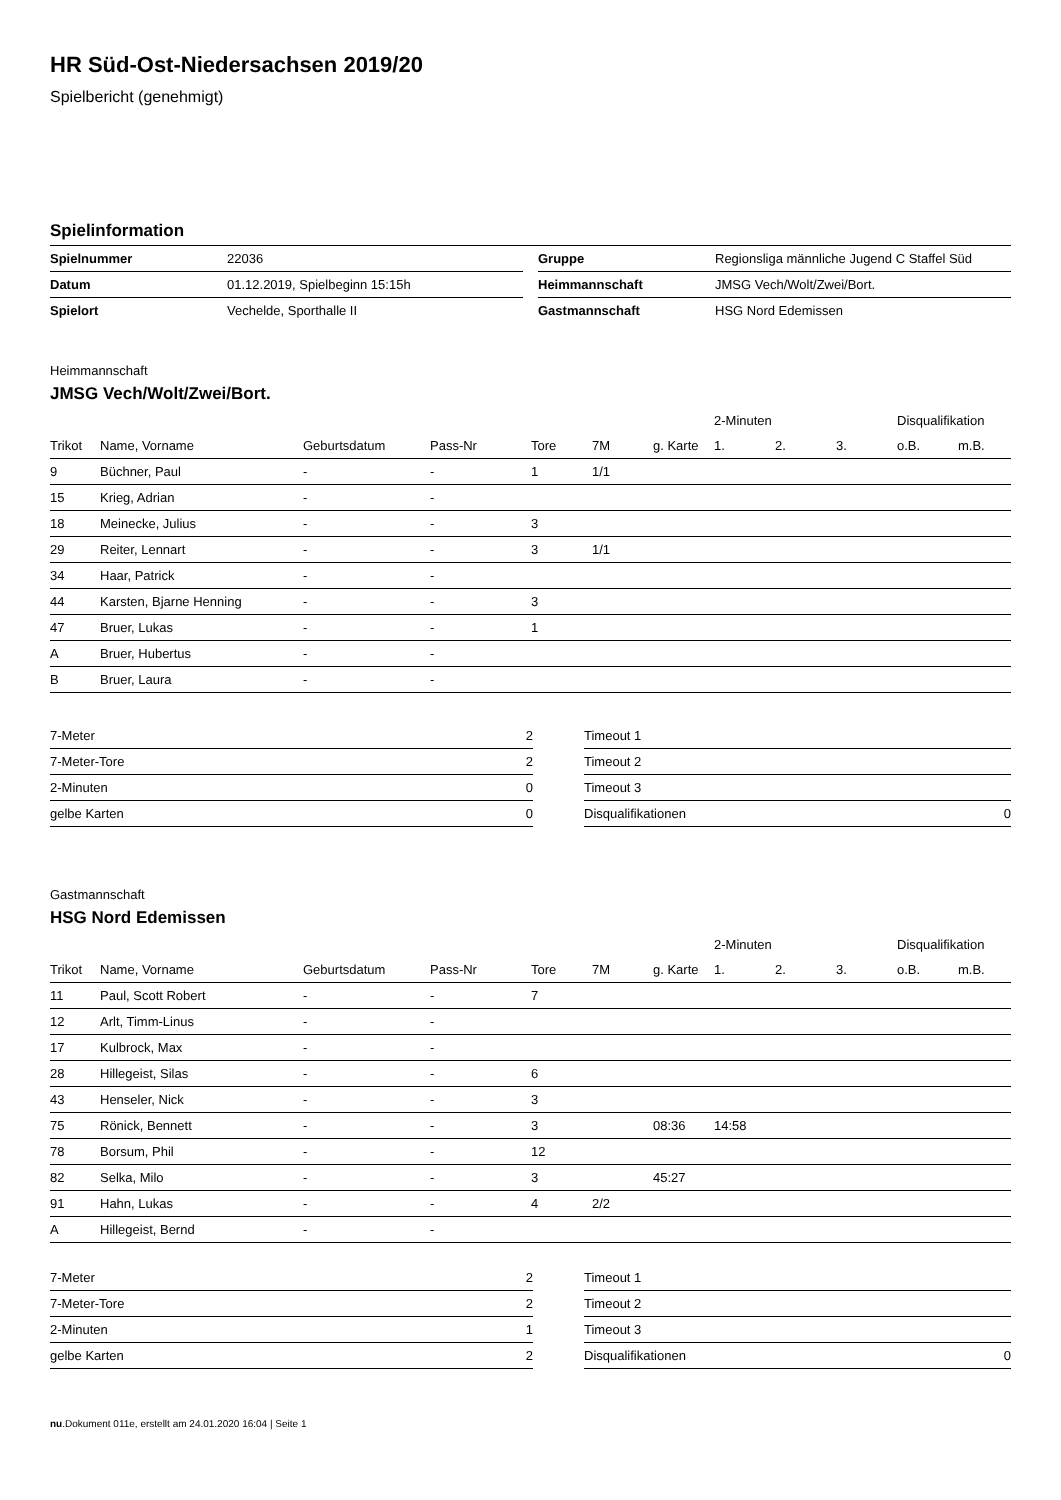HR Süd-Ost-Niedersachsen 2019/20
Spielbericht (genehmigt)
Spielinformation
| Spielnummer | 22036 |
| Datum | 01.12.2019, Spielbeginn 15:15h |
| Spielort | Vechelde, Sporthalle II |
| Gruppe | Regionsliga männliche Jugend C Staffel Süd |
| Heimmannschaft | JMSG Vech/Wolt/Zwei/Bort. |
| Gastmannschaft | HSG Nord Edemissen |
Heimmannschaft
JMSG Vech/Wolt/Zwei/Bort.
| | | | | | | | 2-Minuten | | | Disqualifikation | |
| Trikot | Name, Vorname | Geburtsdatum | Pass-Nr | Tore | 7M | g. Karte | 1. | 2. | 3. | o.B. | m.B. |
| 9 | Büchner, Paul | - | - | 1 | 1/1 | | | | | | |
| 15 | Krieg, Adrian | - | - | | | | | | | | |
| 18 | Meinecke, Julius | - | - | 3 | | | | | | | |
| 29 | Reiter, Lennart | - | - | 3 | 1/1 | | | | | | |
| 34 | Haar, Patrick | - | - | | | | | | | | |
| 44 | Karsten, Bjarne Henning | - | - | 3 | | | | | | | |
| 47 | Bruer, Lukas | - | - | 1 | | | | | | | |
| A | Bruer, Hubertus | - | - | | | | | | | | |
| B | Bruer, Laura | - | - | | | | | | | | |
| 7-Meter | 2 |
| 7-Meter-Tore | 2 |
| 2-Minuten | 0 |
| gelbe Karten | 0 |
| Timeout 1 | |
| Timeout 2 | |
| Timeout 3 | |
| Disqualifikationen | 0 |
Gastmannschaft
HSG Nord Edemissen
| | | | | | | | 2-Minuten | | | Disqualifikation | |
| Trikot | Name, Vorname | Geburtsdatum | Pass-Nr | Tore | 7M | g. Karte | 1. | 2. | 3. | o.B. | m.B. |
| 11 | Paul, Scott Robert | - | - | 7 | | | | | | | |
| 12 | Arlt, Timm-Linus | - | - | | | | | | | | |
| 17 | Kulbrock, Max | - | - | | | | | | | | |
| 28 | Hillegeist, Silas | - | - | 6 | | | | | | | |
| 43 | Henseler, Nick | - | - | 3 | | | | | | | |
| 75 | Rönick, Bennett | - | - | 3 | | 08:36 | 14:58 | | | | |
| 78 | Borsum, Phil | - | - | 12 | | | | | | | |
| 82 | Selka, Milo | - | - | 3 | | 45:27 | | | | | |
| 91 | Hahn, Lukas | - | - | 4 | 2/2 | | | | | | |
| A | Hillegeist, Bernd | - | - | | | | | | | | |
| 7-Meter | 2 |
| 7-Meter-Tore | 2 |
| 2-Minuten | 1 |
| gelbe Karten | 2 |
| Timeout 1 | |
| Timeout 2 | |
| Timeout 3 | |
| Disqualifikationen | 0 |
nu.Dokument 011e, erstellt am 24.01.2020 16:04 | Seite 1